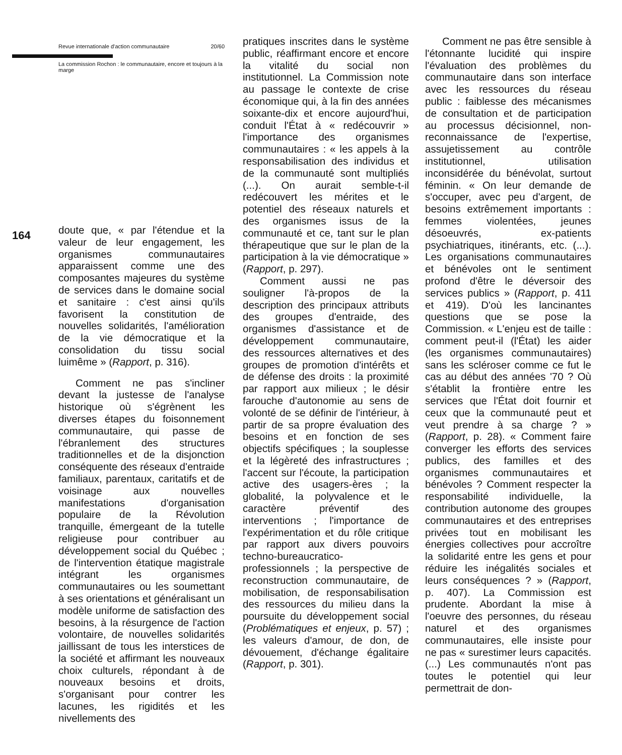Revue internationale d'action communautaire 20/60
La commission Rochon : le communautaire, encore et toujours à la marge
164
doute que, « par l'étendue et la valeur de leur engagement, les organismes communautaires apparaissent comme une des composantes majeures du système de services dans le domaine social et sanitaire : c'est ainsi qu'ils favorisent la constitution de nouvelles solidarités, l'amélioration de la vie démocratique et la consolidation du tissu social luimême » (Rapport, p. 316).
Comment ne pas s'incliner devant la justesse de l'analyse historique où s'égrènent les diverses étapes du foisonnement communautaire, qui passe de l'ébranlement des structures traditionnelles et de la disjonction conséquente des réseaux d'entraide familiaux, parentaux, caritatifs et de voisinage aux nouvelles manifestations d'organisation populaire de la Révolution tranquille, émergeant de la tutelle religieuse pour contribuer au développement social du Québec ; de l'intervention étatique magistrale intégrant les organismes communautaires ou les soumettant à ses orientations et généralisant un modèle uniforme de satisfaction des besoins, à la résurgence de l'action volontaire, de nouvelles solidarités jaillissant de tous les interstices de la société et affirmant les nouveaux choix culturels, répondant à de nouveaux besoins et droits, s'organisant pour contrer les lacunes, les rigidités et les nivellements des
pratiques inscrites dans le système public, réaffirmant encore et encore la vitalité du social non institutionnel. La Commission note au passage le contexte de crise économique qui, à la fin des années soixante-dix et encore aujourd'hui, conduit l'État à « redécouvrir » l'importance des organismes communautaires : « les appels à la responsabilisation des individus et de la communauté sont multipliés (...). On aurait semble-t-il redécouvert les mérites et le potentiel des réseaux naturels et des organismes issus de la communauté et ce, tant sur le plan thérapeutique que sur le plan de la participation à la vie démocratique » (Rapport, p. 297).
Comment aussi ne pas souligner l'à-propos de la description des principaux attributs des groupes d'entraide, des organismes d'assistance et de développement communautaire, des ressources alternatives et des groupes de promotion d'intérêts et de défense des droits : la proximité par rapport aux milieux ; le désir farouche d'autonomie au sens de volonté de se définir de l'intérieur, à partir de sa propre évaluation des besoins et en fonction de ses objectifs spécifiques ; la souplesse et la légèreté des infrastructures ; l'accent sur l'écoute, la participation active des usagers-ères ; la globalité, la polyvalence et le caractère préventif des interventions ; l'importance de l'expérimentation et du rôle critique par rapport aux divers pouvoirs techno-bureaucratico-professionnels ; la perspective de reconstruction communautaire, de mobilisation, de responsabilisation des ressources du milieu dans la poursuite du développement social (Problématiques et enjeux, p. 57) ; les valeurs d'amour, de don, de dévouement, d'échange égalitaire (Rapport, p. 301).
Comment ne pas être sensible à l'étonnante lucidité qui inspire l'évaluation des problèmes du communautaire dans son interface avec les ressources du réseau public : faiblesse des mécanismes de consultation et de participation au processus décisionnel, non-reconnaissance de l'expertise, assujetissement au contrôle institutionnel, utilisation inconsidérée du bénévolat, surtout féminin. « On leur demande de s'occuper, avec peu d'argent, de besoins extrêmement importants : femmes violentées, jeunes désoeuvrés, ex-patients psychiatriques, itinérants, etc. (...). Les organisations communautaires et bénévoles ont le sentiment profond d'être le déversoir des services publics » (Rapport, p. 411 et 419). D'où les lancinantes questions que se pose la Commission. « L'enjeu est de taille : comment peut-il (l'État) les aider (les organismes communautaires) sans les scléroser comme ce fut le cas au début des années '70 ? Où s'établit la frontière entre les services que l'État doit fournir et ceux que la communauté peut et veut prendre à sa charge ? » (Rapport, p. 28). « Comment faire converger les efforts des services publics, des familles et des organismes communautaires et bénévoles ? Comment respecter la responsabilité individuelle, la contribution autonome des groupes communautaires et des entreprises privées tout en mobilisant les énergies collectives pour accroître la solidarité entre les gens et pour réduire les inégalités sociales et leurs conséquences ? » (Rapport, p. 407). La Commission est prudente. Abordant la mise à l'oeuvre des personnes, du réseau naturel et des organismes communautaires, elle insiste pour ne pas « surestimer leurs capacités. (...) Les communautés n'ont pas toutes le potentiel qui leur permettrait de don-